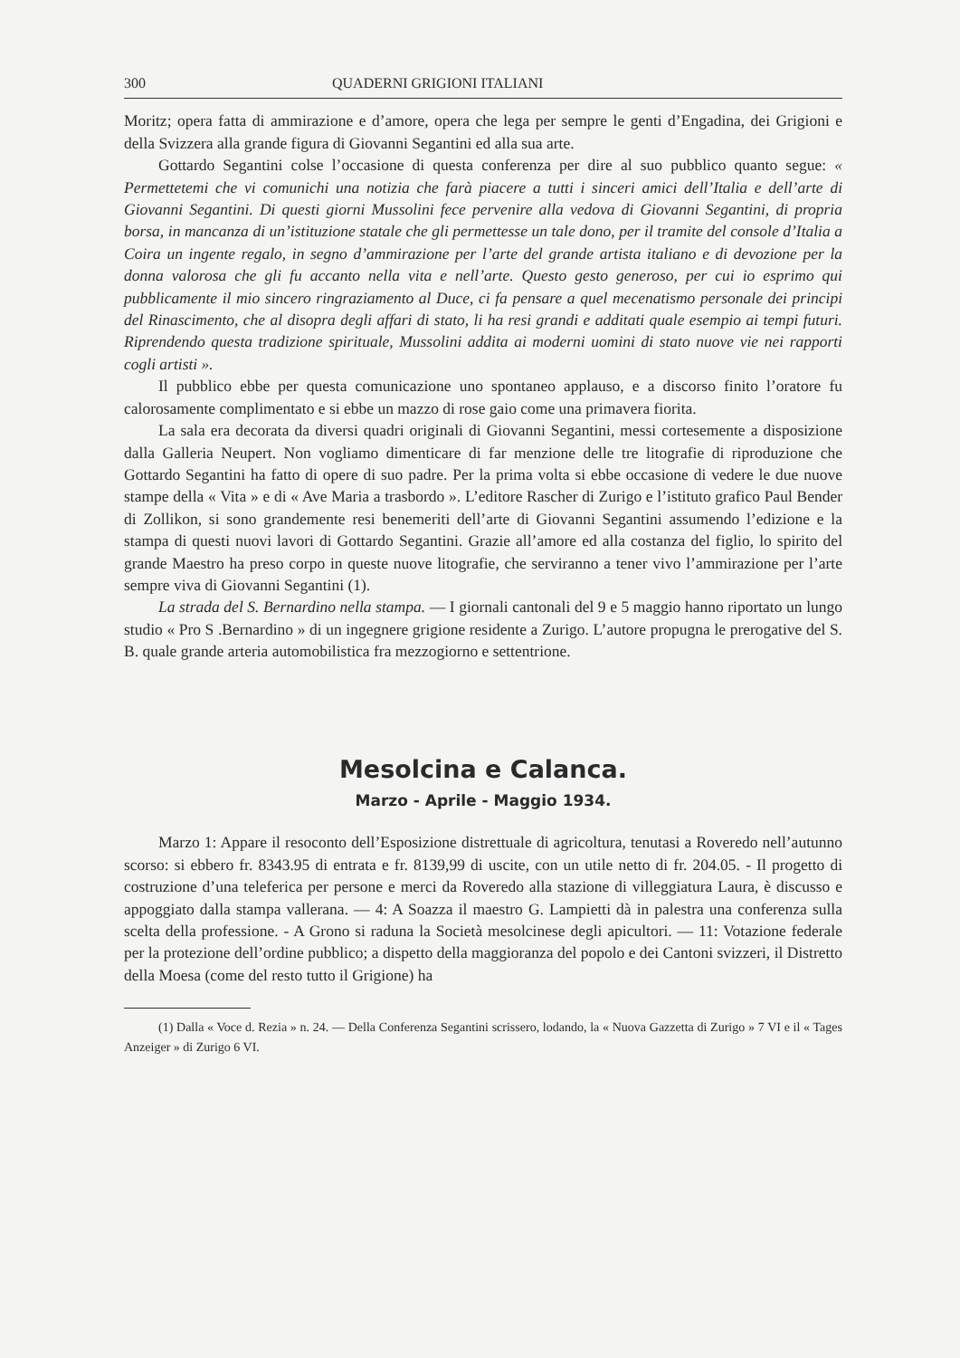300 QUADERNI GRIGIONI ITALIANI
Moritz; opera fatta di ammirazione e d’amore, opera che lega per sempre le genti d’Engadina, dei Grigioni e della Svizzera alla grande figura di Giovanni Segantini ed alla sua arte.
Gottardo Segantini colse l’occasione di questa conferenza per dire al suo pubblico quanto segue: « Permettetemi che vi comunichi una notizia che farà piacere a tutti i sinceri amici dell’Italia e dell’arte di Giovanni Segantini. Di questi giorni Mussolini fece pervenire alla vedova di Giovanni Segantini, di propria borsa, in mancanza di un’istituzione statale che gli permettesse un tale dono, per il tramite del console d’Italia a Coira un ingente regalo, in segno d’ammirazione per l’arte del grande artista italiano e di devozione per la donna valorosa che gli fu accanto nella vita e nell’arte. Questo gesto generoso, per cui io esprimo qui pubblicamente il mio sincero ringraziamento al Duce, ci fa pensare a quel mecenatismo personale dei principi del Rinascimento, che al disopra degli affari di stato, li ha resi grandi e additati quale esempio ai tempi futuri. Riprendendo questa tradizione spirituale, Mussolini addita ai moderni uomini di stato nuove vie nei rapporti cogli artisti ».
Il pubblico ebbe per questa comunicazione uno spontaneo applauso, e a discorso finito l’oratore fu calorosamente complimentato e si ebbe un mazzo di rose gaio come una primavera fiorita.
La sala era decorata da diversi quadri originali di Giovanni Segantini, messi cortesemente a disposizione dalla Galleria Neupert. Non vogliamo dimenticare di far menzione delle tre litografie di riproduzione che Gottardo Segantini ha fatto di opere di suo padre. Per la prima volta si ebbe occasione di vedere le due nuove stampe della « Vita » e di « Ave Maria a trasbordo ». L’editore Rascher di Zurigo e l’istituto grafico Paul Bender di Zollikon, si sono grandemente resi benemeriti dell’arte di Giovanni Segantini assumendo l’edizione e la stampa di questi nuovi lavori di Gottardo Segantini. Grazie all’amore ed alla costanza del figlio, lo spirito del grande Maestro ha preso corpo in queste nuove litografie, che serviranno a tener vivo l’ammirazione per l’arte sempre viva di Giovanni Segantini (1).
La strada del S. Bernardino nella stampa. — I giornali cantonali del 9 e 5 maggio hanno riportato un lungo studio « Pro S .Bernardino » di un ingegnere grigione residente a Zurigo. L’autore propugna le prerogative del S. B. quale grande arteria automobilistica fra mezzogiorno e settentrione.
Mesolcina e Calanca.
Marzo - Aprile - Maggio 1934.
Marzo 1: Appare il resoconto dell’Esposizione distrettuale di agricoltura, tenutasi a Roveredo nell’autunno scorso: si ebbero fr. 8343.95 di entrata e fr. 8139,99 di uscite, con un utile netto di fr. 204.05. - Il progetto di costruzione d’una teleferica per persone e merci da Roveredo alla stazione di villeggiatura Laura, è discusso e appoggiato dalla stampa vallerana. — 4: A Soazza il maestro G. Lampietti dà in palestra una conferenza sulla scelta della professione. - A Grono si raduna la Società mesolcinese degli apicultori. — 11: Votazione federale per la protezione dell’ordine pubblico; a dispetto della maggioranza del popolo e dei Cantoni svizzeri, il Distretto della Moesa (come del resto tutto il Grigione) ha
(1) Dalla « Voce d. Rezia » n. 24. — Della Conferenza Segantini scrissero, lodando, la « Nuova Gazzetta di Zurigo » 7 VI e il « Tages Anzeiger » di Zurigo 6 VI.